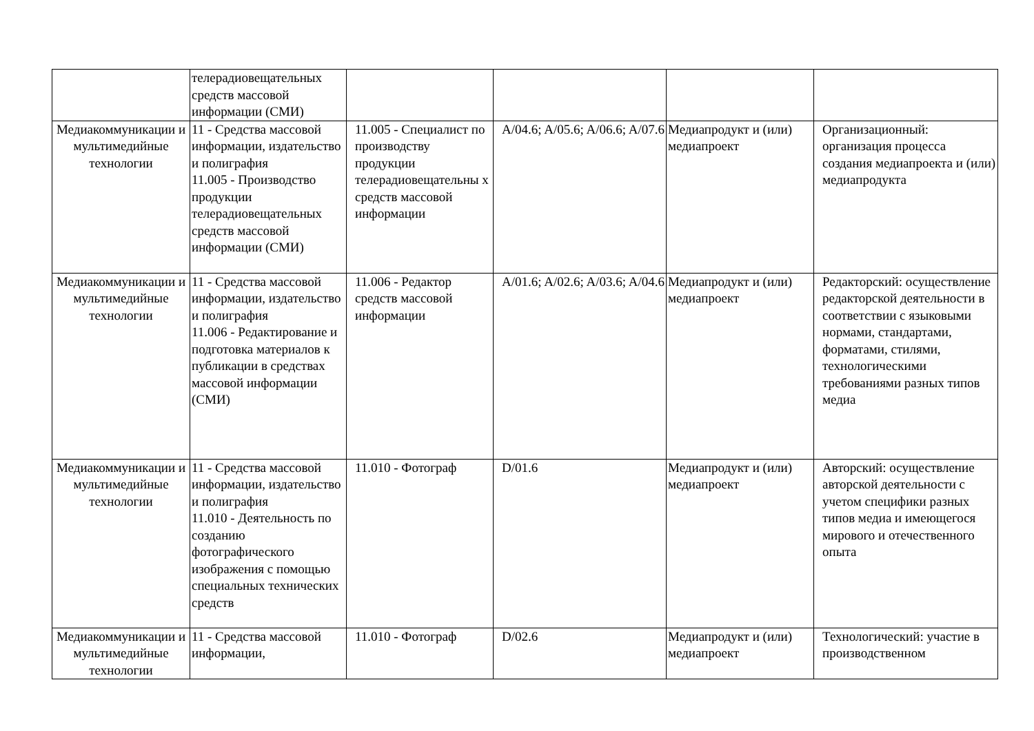| | телерадиовещательных средств массовой информации (СМИ) | | | | |
| Медиакоммуникации и мультимедийные технологии | 11 - Средства массовой информации, издательство и полиграфия 11.005 - Производство продукции телерадиовещательных средств массовой информации (СМИ) | 11.005 - Специалист по производству продукции телерадиовещательны х средств массовой информации | A/04.6; A/05.6; A/06.6; A/07.6 | Медиапродукт и (или) медиапроект | Организационный: организация процесса создания медиапроекта и (или) медиапродукта |
| Медиакоммуникации и мультимедийные технологии | 11 - Средства массовой информации, издательство и полиграфия 11.006 - Редактирование и подготовка материалов к публикации в средствах массовой информации (СМИ) | 11.006 - Редактор средств массовой информации | A/01.6; A/02.6; A/03.6; A/04.6 | Медиапродукт и (или) медиапроект | Редакторский: осуществление редакторской деятельности в соответствии с языковыми нормами, стандартами, форматами, стилями, технологическими требованиями разных типов медиа |
| Медиакоммуникации и мультимедийные технологии | 11 - Средства массовой информации, издательство и полиграфия 11.010 - Деятельность по созданию фотографического изображения с помощью специальных технических средств | 11.010 - Фотограф | D/01.6 | Медиапродукт и (или) медиапроект | Авторский: осуществление авторской деятельности с учетом специфики разных типов медиа и имеющегося мирового и отечественного опыта |
| Медиакоммуникации и мультимедийные технологии | 11 - Средства массовой информации, | 11.010 - Фотограф | D/02.6 | Медиапродукт и (или) медиапроект | Технологический: участие в производственном |